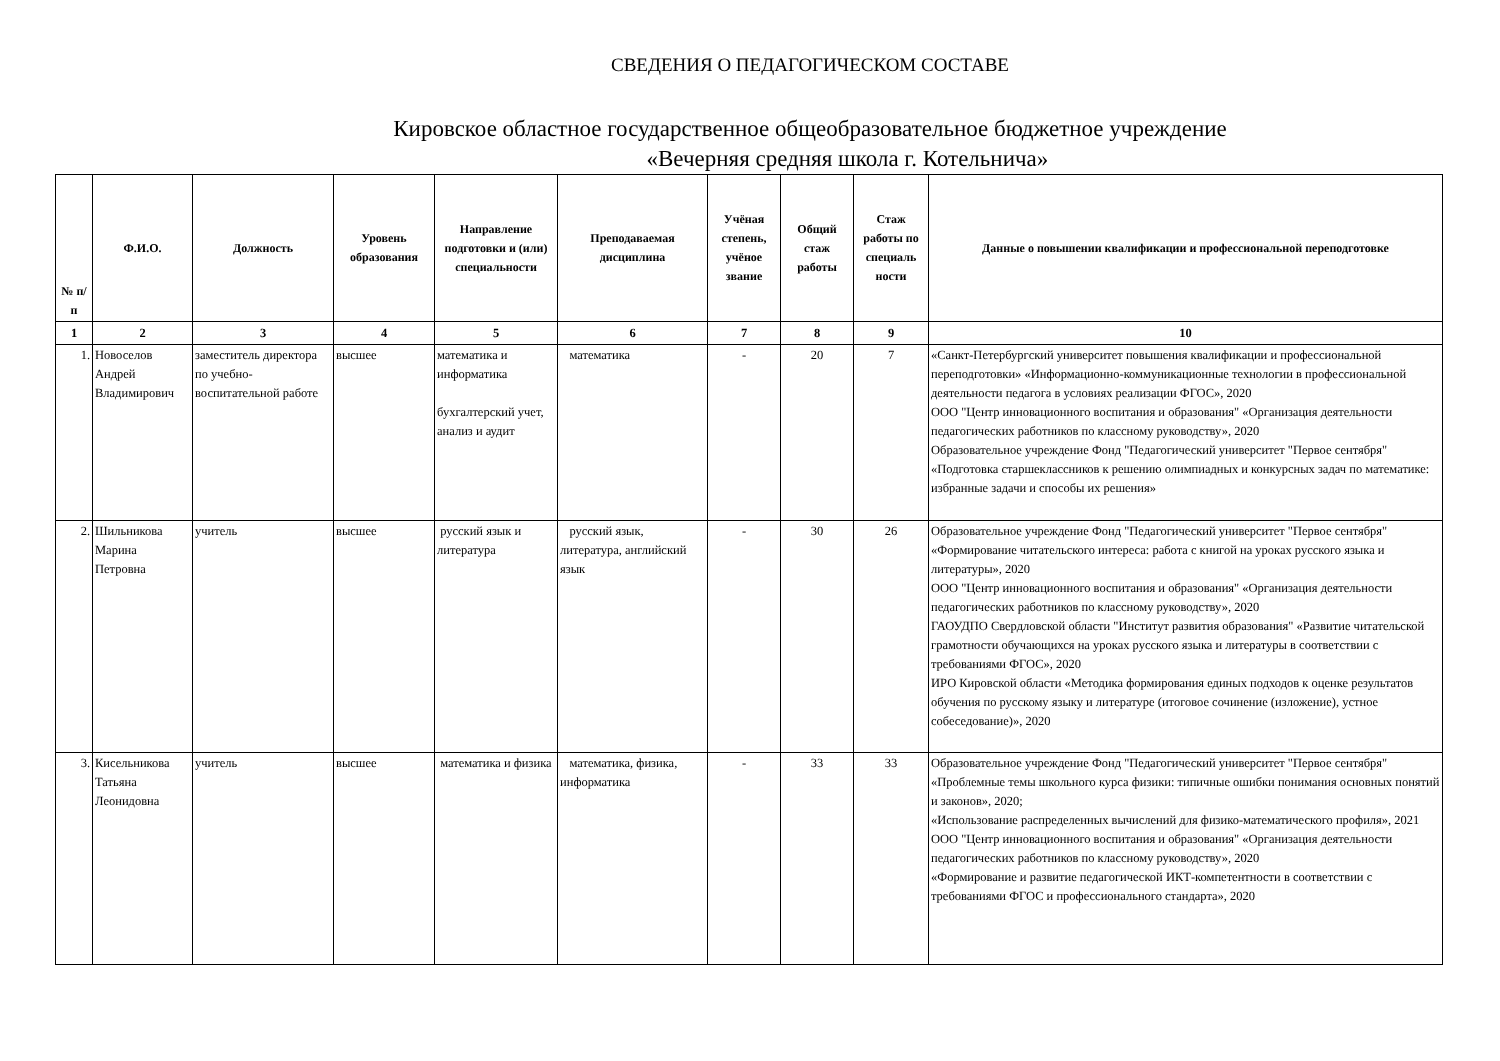СВЕДЕНИЯ О ПЕДАГОГИЧЕСКОМ СОСТАВЕ
Кировское областное государственное общеобразовательное бюджетное учреждение
«Вечерняя средняя школа г. Котельнича»
| № п/п | Ф.И.О. | Должность | Уровень образования | Направление подготовки и (или) специальности | Преподаваемая дисциплина | Учёная степень, учёное звание | Общий стаж работы | Стаж работы по специаль ности | Данные о повышении квалификации и профессиональной переподготовке |
| --- | --- | --- | --- | --- | --- | --- | --- | --- | --- |
| 1 | 2 | 3 | 4 | 5 | 6 | 7 | 8 | 9 | 10 |
| 1. | Новоселов Андрей Владимирович | заместитель директора по учебно-воспитательной работе | высшее | математика и информатика бухгалтерский учет, анализ и аудит | математика | - | 20 | 7 | «Санкт-Петербургский университет повышения квалификации и профессиональной переподготовки» «Информационно-коммуникационные технологии в профессиональной деятельности педагога в условиях реализации ФГОС», 2020 ООО "Центр инновационного воспитания и образования" «Организация деятельности педагогических работников по классному руководству», 2020 Образовательное учреждение Фонд "Педагогический университет "Первое сентября" «Подготовка старшеклассников к решению олимпиадных и конкурсных задач по математике: избранные задачи и способы их решения» |
| 2. | Шильникова Марина Петровна | учитель | высшее | русский язык и литература | русский язык, литература, английский язык | - | 30 | 26 | Образовательное учреждение Фонд "Педагогический университет "Первое сентября" «Формирование читательского интереса: работа с книгой на уроках русского языка и литературы», 2020 ООО "Центр инновационного воспитания и образования" «Организация деятельности педагогических работников по классному руководству», 2020 ГАОУДПО Свердловской области "Институт развития образования" «Развитие читательской грамотности обучающихся на уроках русского языка и литературы в соответствии с требованиями ФГОС», 2020 ИРО Кировской области «Методика формирования единых подходов к оценке результатов обучения по русскому языку и литературе (итоговое сочинение (изложение), устное собеседование)», 2020 |
| 3. | Кисельникова Татьяна Леонидовна | учитель | высшее | математика и физика | математика, физика, информатика | - | 33 | 33 | Образовательное учреждение Фонд "Педагогический университет "Первое сентября" «Проблемные темы школьного курса физики: типичные ошибки понимания основных понятий и законов», 2020; «Использование распределенных вычислений для физико-математического профиля», 2021 ООО "Центр инновационного воспитания и образования" «Организация деятельности педагогических работников по классному руководству», 2020 «Формирование и развитие педагогической ИКТ-компетентности в соответствии с требованиями ФГОС и профессионального стандарта», 2020 |